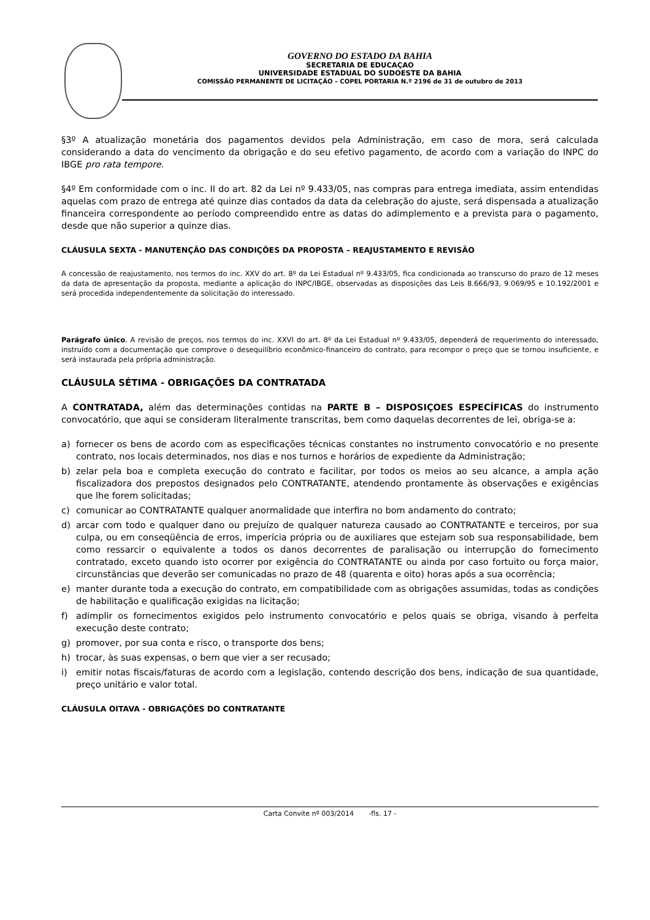GOVERNO DO ESTADO DA BAHIA
SECRETARIA DE EDUCAÇAO
UNIVERSIDADE ESTADUAL DO SUDOESTE DA BAHIA
COMISSÃO PERMANENTE DE LICITAÇÃO – COPEL PORTARIA N.º 2196 de 31 de outubro de 2013
§3º A atualização monetária dos pagamentos devidos pela Administração, em caso de mora, será calculada considerando a data do vencimento da obrigação e do seu efetivo pagamento, de acordo com a variação do INPC do IBGE pro rata tempore.
§4º Em conformidade com o inc. II do art. 82 da Lei nº 9.433/05, nas compras para entrega imediata, assim entendidas aquelas com prazo de entrega até quinze dias contados da data da celebração do ajuste, será dispensada a atualização financeira correspondente ao período compreendido entre as datas do adimplemento e a prevista para o pagamento, desde que não superior a quinze dias.
CLÁUSULA SEXTA - MANUTENÇÃO DAS CONDIÇÕES DA PROPOSTA – REAJUSTAMENTO E REVISÃO
A concessão de reajustamento, nos termos do inc. XXV do art. 8º da Lei Estadual nº 9.433/05, fica condicionada ao transcurso do prazo de 12 meses da data de apresentação da proposta, mediante a aplicação do INPC/IBGE, observadas as disposições das Leis 8.666/93, 9.069/95 e 10.192/2001 e será procedida independentemente da solicitação do interessado.
Parágrafo único. A revisão de preços, nos termos do inc. XXVI do art. 8º da Lei Estadual nº 9.433/05, dependerá de requerimento do interessado, instruído com a documentação que comprove o desequilíbrio econômico-financeiro do contrato, para recompor o preço que se tornou insuficiente, e será instaurada pela própria administração.
CLÁUSULA SÉTIMA - OBRIGAÇÕES DA CONTRATADA
A CONTRATADA, além das determinações contidas na PARTE B – DISPOSIÇOES ESPECÍFICAS do instrumento convocatório, que aqui se consideram literalmente transcritas, bem como daquelas decorrentes de lei, obriga-se a:
a) fornecer os bens de acordo com as especificações técnicas constantes no instrumento convocatório e no presente contrato, nos locais determinados, nos dias e nos turnos e horários de expediente da Administração;
b) zelar pela boa e completa execução do contrato e facilitar, por todos os meios ao seu alcance, a ampla ação fiscalizadora dos prepostos designados pelo CONTRATANTE, atendendo prontamente às observações e exigências que lhe forem solicitadas;
c) comunicar ao CONTRATANTE qualquer anormalidade que interfira no bom andamento do contrato;
d) arcar com todo e qualquer dano ou prejuízo de qualquer natureza causado ao CONTRATANTE e terceiros, por sua culpa, ou em conseqüência de erros, imperícia própria ou de auxiliares que estejam sob sua responsabilidade, bem como ressarcir o equivalente a todos os danos decorrentes de paralisação ou interrupção do fornecimento contratado, exceto quando isto ocorrer por exigência do CONTRATANTE ou ainda por caso fortuito ou força maior, circunstâncias que deverão ser comunicadas no prazo de 48 (quarenta e oito) horas após a sua ocorrência;
e) manter durante toda a execução do contrato, em compatibilidade com as obrigações assumidas, todas as condições de habilitação e qualificação exigidas na licitação;
f) adimplir os fornecimentos exigidos pelo instrumento convocatório e pelos quais se obriga, visando à perfeita execução deste contrato;
g) promover, por sua conta e risco, o transporte dos bens;
h) trocar, às suas expensas, o bem que vier a ser recusado;
i) emitir notas fiscais/faturas de acordo com a legislação, contendo descrição dos bens, indicação de sua quantidade, preço unitário e valor total.
CLÁUSULA OITAVA - OBRIGAÇÕES DO CONTRATANTE
Carta Convite nº 003/2014 -fls. 17 -